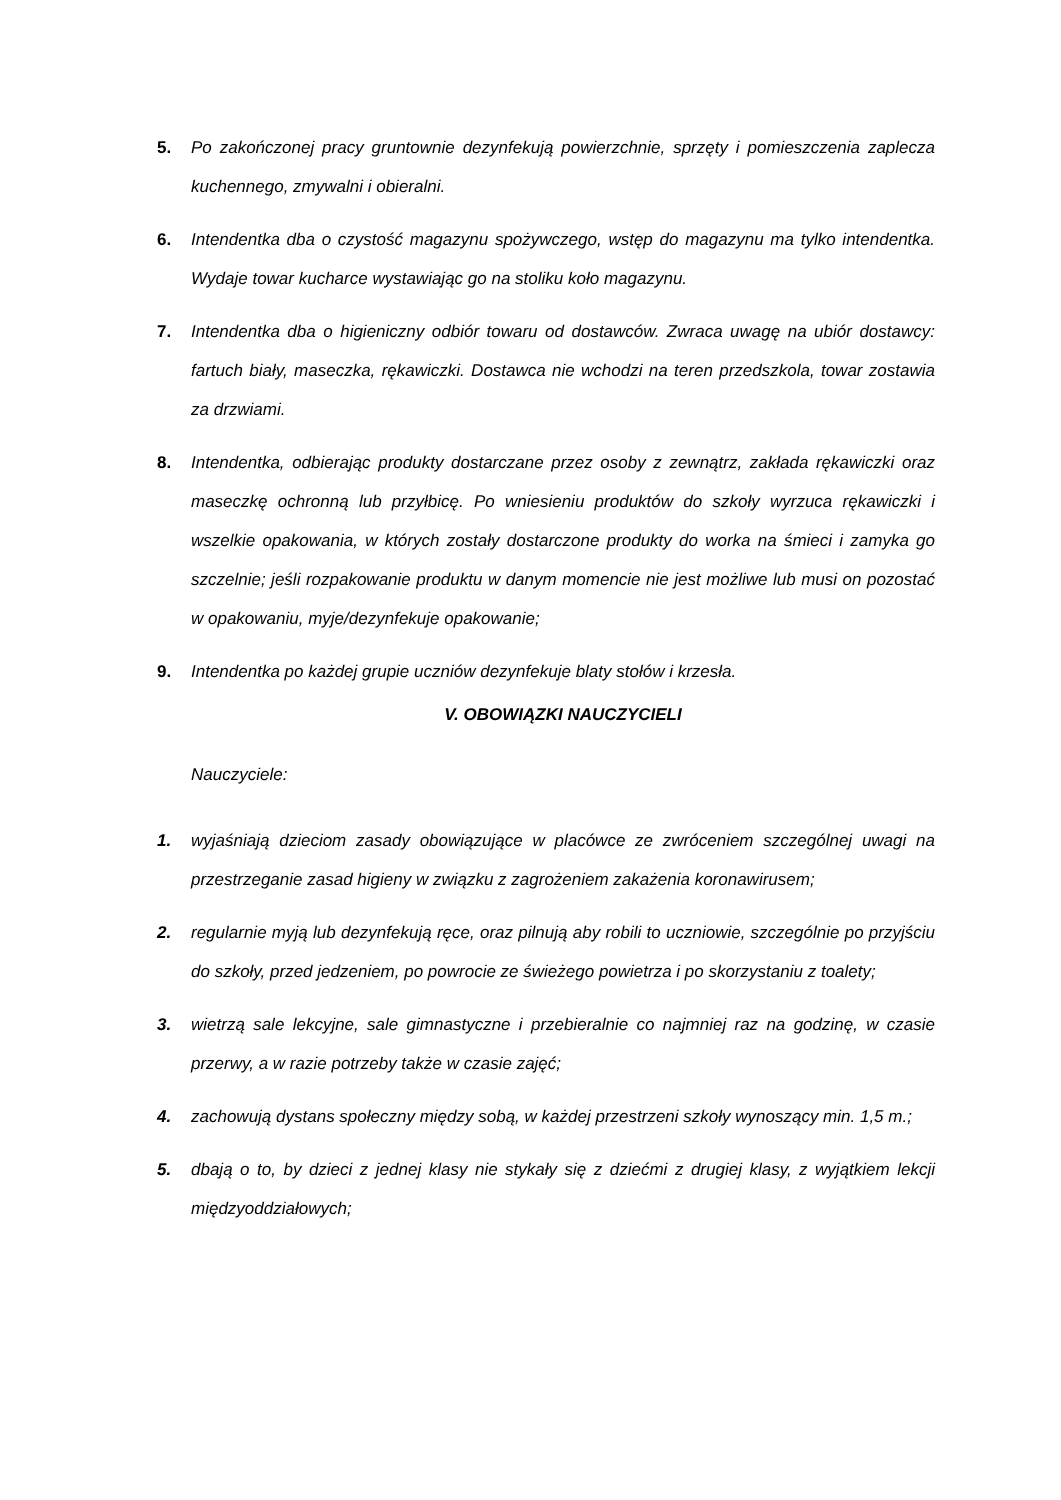5. Po zakończonej pracy gruntownie dezynfekują powierzchnie, sprzęty i pomieszczenia zaplecza kuchennego, zmywalni i obieralni.
6. Intendentka dba o czystość magazynu spożywczego, wstęp do magazynu ma tylko intendentka. Wydaje towar kucharce wystawiając go na stoliku koło magazynu.
7. Intendentka dba o higieniczny odbiór towaru od dostawców. Zwraca uwagę na ubiór dostawcy: fartuch biały, maseczka, rękawiczki. Dostawca nie wchodzi na teren przedszkola, towar zostawia za drzwiami.
8. Intendentka, odbierając produkty dostarczane przez osoby z zewnątrz, zakłada rękawiczki oraz maseczkę ochronną lub przyłbicę. Po wniesieniu produktów do szkoły wyrzuca rękawiczki i wszelkie opakowania, w których zostały dostarczone produkty do worka na śmieci i zamyka go szczelnie; jeśli rozpakowanie produktu w danym momencie nie jest możliwe lub musi on pozostać w opakowaniu, myje/dezynfekuje opakowanie;
9. Intendentka po każdej grupie uczniów dezynfekuje blaty stołów i krzesła.
V. OBOWIĄZKI NAUCZYCIELI
Nauczyciele:
1. wyjaśniają dzieciom zasady obowiązujące w placówce ze zwróceniem szczególnej uwagi na przestrzeganie zasad higieny w związku z zagrożeniem zakażenia koronawirusem;
2. regularnie myją lub dezynfekują ręce, oraz pilnują aby robili to uczniowie, szczególnie po przyjściu do szkoły, przed jedzeniem, po powrocie ze świeżego powietrza i po skorzystaniu z toalety;
3. wietrzą sale lekcyjne, sale gimnastyczne i przebieralnie co najmniej raz na godzinę, w czasie przerwy, a w razie potrzeby także w czasie zajęć;
4. zachowują dystans społeczny między sobą, w każdej przestrzeni szkoły wynoszący min. 1,5 m.;
5. dbają o to, by dzieci z jednej klasy nie stykały się z dziećmi z drugiej klasy, z wyjątkiem lekcji międzyoddziałowych;